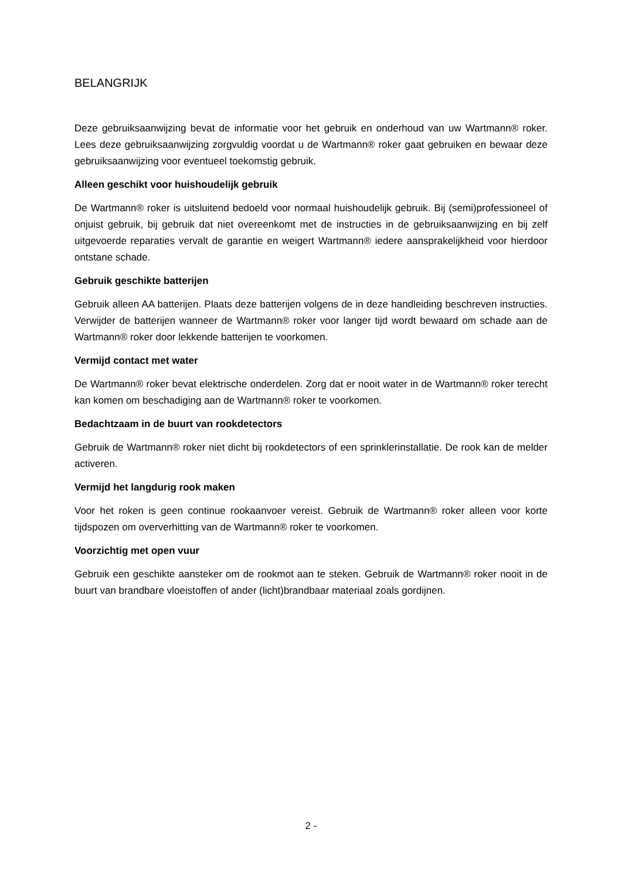BELANGRIJK
Deze gebruiksaanwijzing bevat de informatie voor het gebruik en onderhoud van uw Wartmann® roker. Lees deze gebruiksaanwijzing zorgvuldig voordat u de Wartmann® roker gaat gebruiken en bewaar deze gebruiksaanwijzing voor eventueel toekomstig gebruik.
Alleen geschikt voor huishoudelijk gebruik
De Wartmann® roker is uitsluitend bedoeld voor normaal huishoudelijk gebruik. Bij (semi)professioneel of onjuist gebruik, bij gebruik dat niet overeenkomt met de instructies in de gebruiksaanwijzing en bij zelf uitgevoerde reparaties vervalt de garantie en weigert Wartmann® iedere aansprakelijkheid voor hierdoor ontstane schade.
Gebruik geschikte batterijen
Gebruik alleen AA batterijen. Plaats deze batterijen volgens de in deze handleiding beschreven instructies. Verwijder de batterijen wanneer de Wartmann® roker voor langer tijd wordt bewaard om schade aan de Wartmann® roker door lekkende batterijen te voorkomen.
Vermijd contact met water
De Wartmann® roker bevat elektrische onderdelen. Zorg dat er nooit water in de Wartmann® roker terecht kan komen om beschadiging aan de Wartmann® roker te voorkomen.
Bedachtzaam in de buurt van rookdetectors
Gebruik de Wartmann® roker niet dicht bij rookdetectors of een sprinklerinstallatie. De rook kan de melder activeren.
Vermijd het langdurig rook maken
Voor het roken is geen continue rookaanvoer vereist. Gebruik de Wartmann® roker alleen voor korte tijdspozen om oververhitting van de Wartmann® roker te voorkomen.
Voorzichtig met open vuur
Gebruik een geschikte aansteker om de rookmot aan te steken. Gebruik de Wartmann® roker nooit in de buurt van brandbare vloeistoffen of ander (licht)brandbaar materiaal zoals gordijnen.
2 -